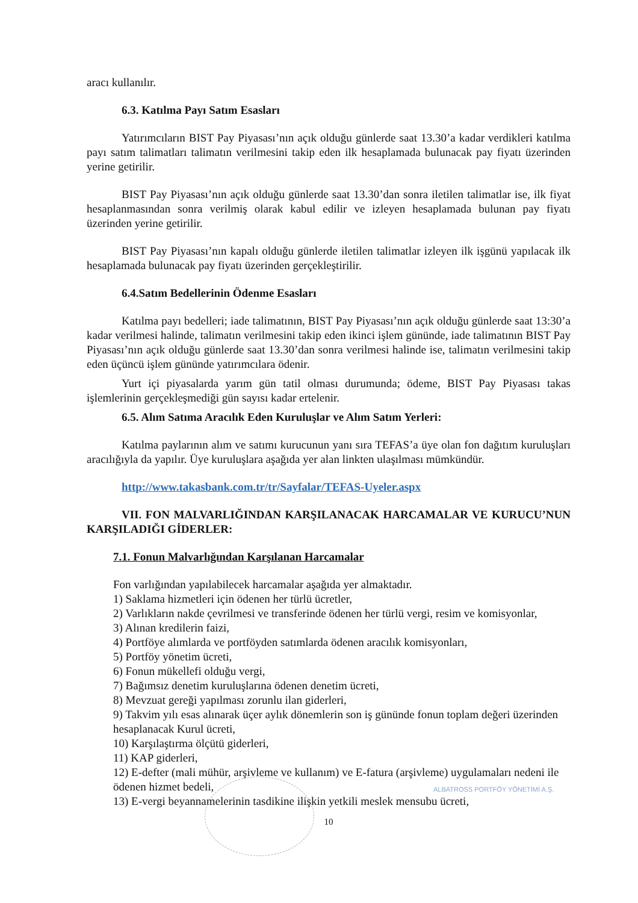aracı kullanılır.
6.3. Katılma Payı Satım Esasları
Yatırımcıların BIST Pay Piyasası’nın açık olduğu günlerde saat 13.30’a kadar verdikleri katılma payı satım talimatları talimatın verilmesini takip eden ilk hesaplamada bulunacak pay fiyatı üzerinden yerine getirilir.
BIST Pay Piyasası’nın açık olduğu günlerde saat 13.30’dan sonra iletilen talimatlar ise, ilk fiyat hesaplanmasından sonra verilmiş olarak kabul edilir ve izleyen hesaplamada bulunan pay fiyatı üzerinden yerine getirilir.
BIST Pay Piyasası’nın kapalı olduğu günlerde iletilen talimatlar izleyen ilk işgünü yapılacak ilk hesaplamada bulunacak pay fiyatı üzerinden gerçekleştirilir.
6.4.Satım Bedellerinin Ödenme Esasları
Katılma payı bedelleri; iade talimatının, BIST Pay Piyasası’nın açık olduğu günlerde saat 13:30’a kadar verilmesi halinde, talimatın verilmesini takip eden ikinci işlem gününde, iade talimatının BIST Pay Piyasası’nın açık olduğu günlerde saat 13.30’dan sonra verilmesi halinde ise, talimatın verilmesini takip eden üçüncü işlem gününde yatırımcılara ödenir.
Yurt içi piyasalarda yarım gün tatil olması durumunda; ödeme, BIST Pay Piyasası takas işlemlerinin gerçekleşmediği gün sayısı kadar ertelenir.
6.5. Alım Satıma Aracılık Eden Kuruluşlar ve Alım Satım Yerleri:
Katılma paylarının alım ve satımı kurucunun yanı sıra TEFAS’a üye olan fon dağıtım kuruluşları aracılığıyla da yapılır. Üye kuruluşlara aşağıda yer alan linkten ulaşılması mümkündür.
http://www.takasbank.com.tr/tr/Sayfalar/TEFAS-Uyeler.aspx
VII. FON MALVARLIĞINDAN KARŞILANACAK HARCAMALAR VE KURUCU’NUN KARŞILADIĞI GİDERLER:
7.1. Fonun Malvarlığından Karşılanan Harcamalar
Fon varlığından yapılabilecek harcamalar aşağıda yer almaktadır.
1) Saklama hizmetleri için ödenen her türlü ücretler,
2) Varlıkların nakde çevrilmesi ve transferinde ödenen her türlü vergi, resim ve komisyonlar,
3) Alınan kredilerin faizi,
4) Portföye alımlarda ve portföyden satımlarda ödenen aracılık komisyonları,
5) Portföy yönetim ücreti,
6) Fonun mükellefi olduğu vergi,
7) Bağımsız denetim kuruluşlarına ödenen denetim ücreti,
8) Mevzuat gereği yapılması zorunlu ilan giderleri,
9) Takvim yılı esas alınarak üçer aylık dönemlerin son iş gününde fonun toplam değeri üzerinden hesaplanacak Kurul ücreti,
10) Karşılaştırma ölçütü giderleri,
11) KAP giderleri,
12) E-defter (mali mühür, arşivleme ve kullanım) ve E-fatura (arşivleme) uygulamaları nedeni ile ödenen hizmet bedeli,
13) E-vergi beyannamelerinin tasdikine ilişkin yetkili meslek mensubu ücreti,
10
ALBATROSS PORTFÖY YÖNETİMİ A.Ş.